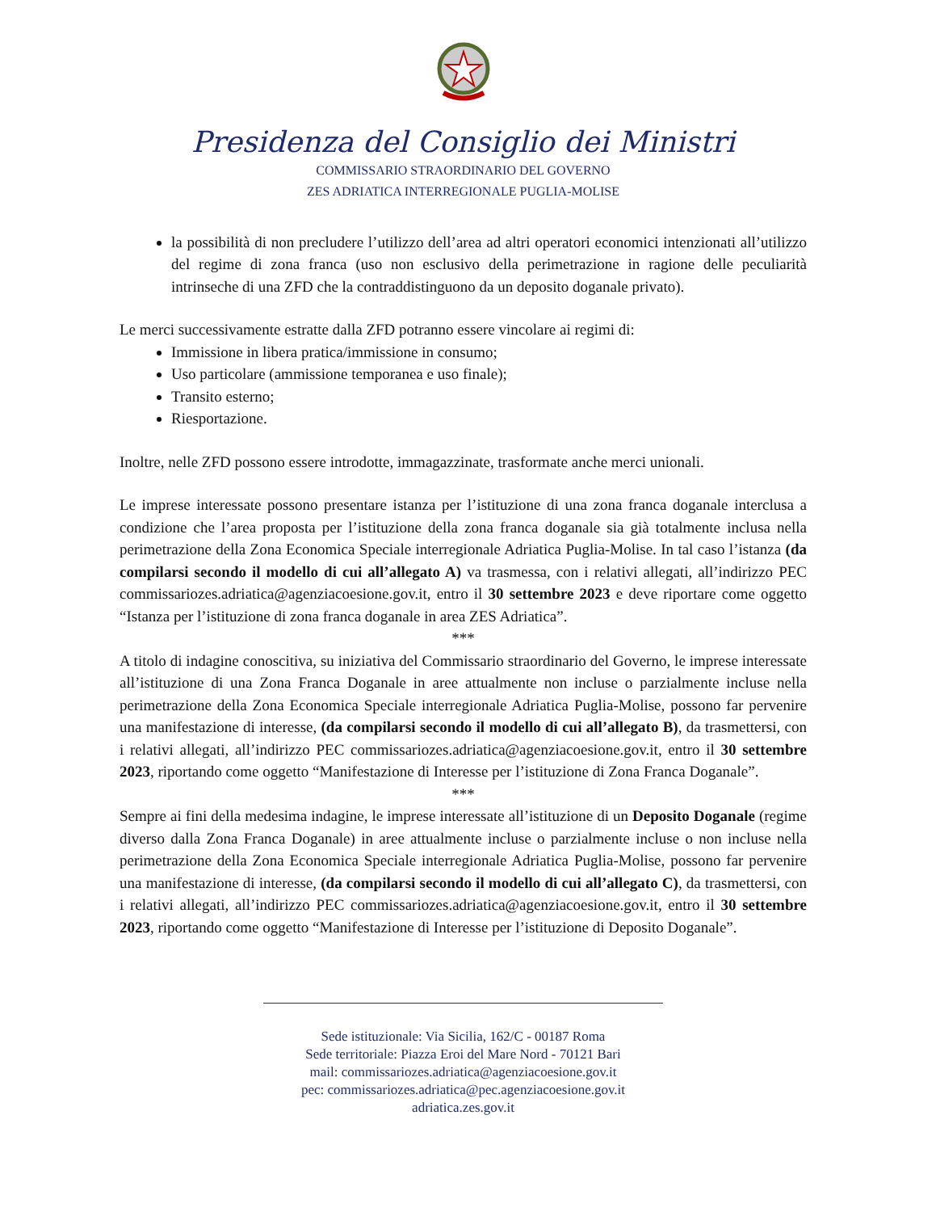Presidenza del Consiglio dei Ministri
COMMISSARIO STRAORDINARIO DEL GOVERNO
ZES ADRIATICA INTERREGIONALE PUGLIA-MOLISE
la possibilità di non precludere l’utilizzo dell’area ad altri operatori economici intenzionati all’utilizzo del regime di zona franca (uso non esclusivo della perimetrazione in ragione delle peculiarità intrinseche di una ZFD che la contraddistinguono da un deposito doganale privato).
Le merci successivamente estratte dalla ZFD potranno essere vincolare ai regimi di:
Immissione in libera pratica/immissione in consumo;
Uso particolare (ammissione temporanea e uso finale);
Transito esterno;
Riesportazione.
Inoltre, nelle ZFD possono essere introdotte, immagazzinate, trasformate anche merci unionali.
Le imprese interessate possono presentare istanza per l’istituzione di una zona franca doganale interclusa a condizione che l’area proposta per l’istituzione della zona franca doganale sia già totalmente inclusa nella perimetrazione della Zona Economica Speciale interregionale Adriatica Puglia-Molise. In tal caso l’istanza (da compilarsi secondo il modello di cui all’allegato A) va trasmessa, con i relativi allegati, all’indirizzo PEC commissariozes.adriatica@agenziacoesione.gov.it, entro il 30 settembre 2023 e deve riportare come oggetto “Istanza per l’istituzione di zona franca doganale in area ZES Adriatica”.
***
A titolo di indagine conoscitiva, su iniziativa del Commissario straordinario del Governo, le imprese interessate all’istituzione di una Zona Franca Doganale in aree attualmente non incluse o parzialmente incluse nella perimetrazione della Zona Economica Speciale interregionale Adriatica Puglia-Molise, possono far pervenire una manifestazione di interesse, (da compilarsi secondo il modello di cui all’allegato B), da trasmettersi, con i relativi allegati, all’indirizzo PEC commissariozes.adriatica@agenziacoesione.gov.it, entro il 30 settembre 2023, riportando come oggetto “Manifestazione di Interesse per l’istituzione di Zona Franca Doganale”.
***
Sempre ai fini della medesima indagine, le imprese interessate all’istituzione di un Deposito Doganale (regime diverso dalla Zona Franca Doganale) in aree attualmente incluse o parzialmente incluse o non incluse nella perimetrazione della Zona Economica Speciale interregionale Adriatica Puglia-Molise, possono far pervenire una manifestazione di interesse, (da compilarsi secondo il modello di cui all’allegato C), da trasmettersi, con i relativi allegati, all’indirizzo PEC commissariozes.adriatica@agenziacoesione.gov.it, entro il 30 settembre 2023, riportando come oggetto “Manifestazione di Interesse per l’istituzione di Deposito Doganale”.
Sede istituzionale: Via Sicilia, 162/C - 00187 Roma
Sede territoriale: Piazza Eroi del Mare Nord - 70121 Bari
mail: commissariozes.adriatica@agenziacoesione.gov.it
pec: commissariozes.adriatica@pec.agenziacoesione.gov.it
adriatica.zes.gov.it